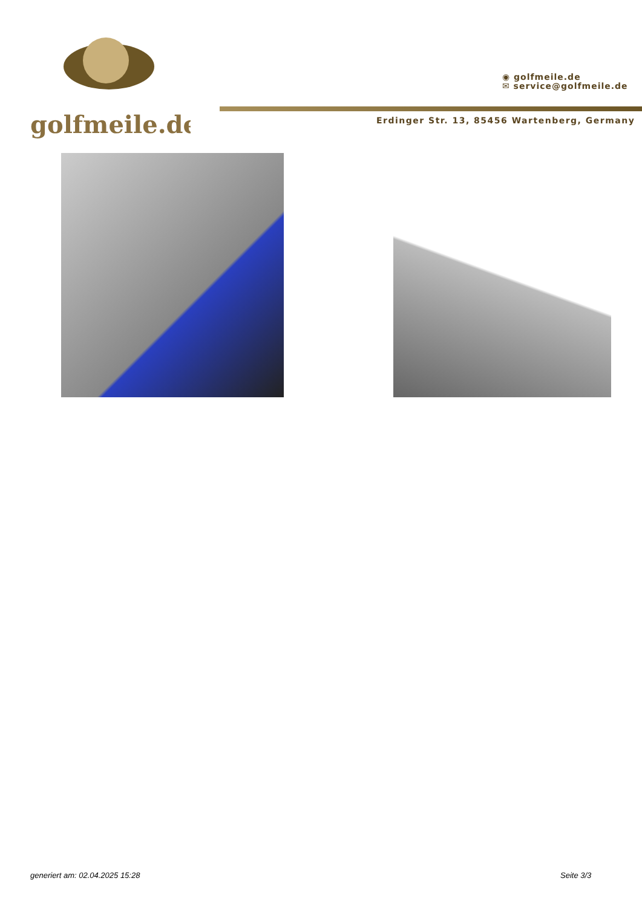golfmeile.de
◉ golfmeile.de
✉ service@golfmeile.de
Erdinger Str. 13, 85456 Wartenberg, Germany
generiert am: 02.04.2025 15:28 Seite 3/3